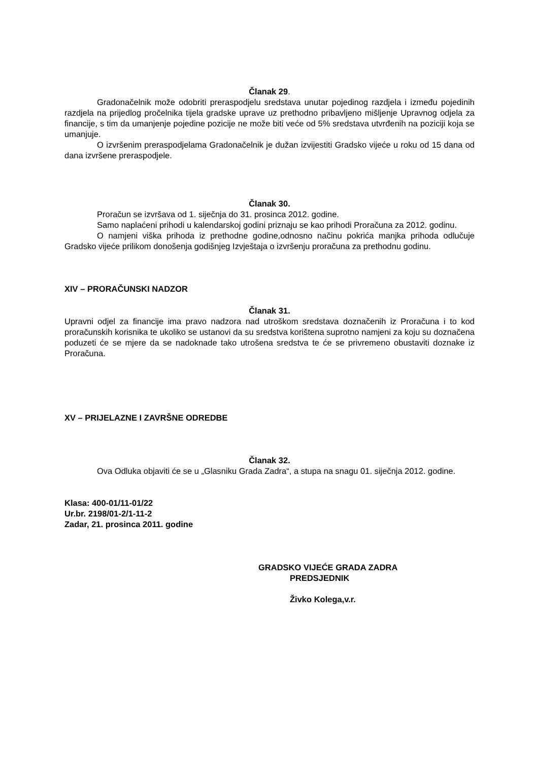Članak 29.
Gradonačelnik može odobriti preraspodjelu sredstava unutar pojedinog razdjela i između pojedinih razdjela na prijedlog pročelnika tijela gradske uprave uz prethodno pribavljeno mišljenje Upravnog odjela za financije, s tim da umanjenje pojedine pozicije ne može biti veće od 5% sredstava utvrđenih na poziciji koja se umanjuje.
O izvršenim preraspodjelama Gradonačelnik je dužan izvijestiti Gradsko vijeće u roku od 15 dana od dana izvršene preraspodjele.
Članak 30.
Proračun se izvršava od 1. siječnja do 31. prosinca 2012. godine.
Samo naplaćeni prihodi u kalendarskoj godini priznaju se kao prihodi Proračuna za 2012. godinu.
O namjeni viška prihoda iz prethodne godine,odnosno načinu pokrića manjka prihoda odlučuje Gradsko vijeće prilikom donošenja godišnjeg Izvještaja o izvršenju proračuna za prethodnu godinu.
XIV – PRORAČUNSKI NADZOR
Članak 31.
Upravni odjel za financije ima pravo nadzora nad utroškom sredstava doznačenih iz Proračuna i to kod proračunskih korisnika te ukoliko se ustanovi da su sredstva korištena suprotno namjeni za koju su doznačena poduzeti će se mjere da se nadoknade tako utrošena sredstva te će se privremeno obustaviti doznake iz Proračuna.
XV – PRIJELAZNE I ZAVRŠNE ODREDBE
Članak 32.
Ova Odluka objaviti će se u „Glasniku Grada Zadra“, a stupa na snagu 01. siječnja 2012. godine.
Klasa: 400-01/11-01/22
Ur.br. 2198/01-2/1-11-2
Zadar, 21. prosinca 2011. godine
GRADSKO VIJEĆE GRADA ZADRA
PREDSJEDNIK
Živko Kolega,v.r.